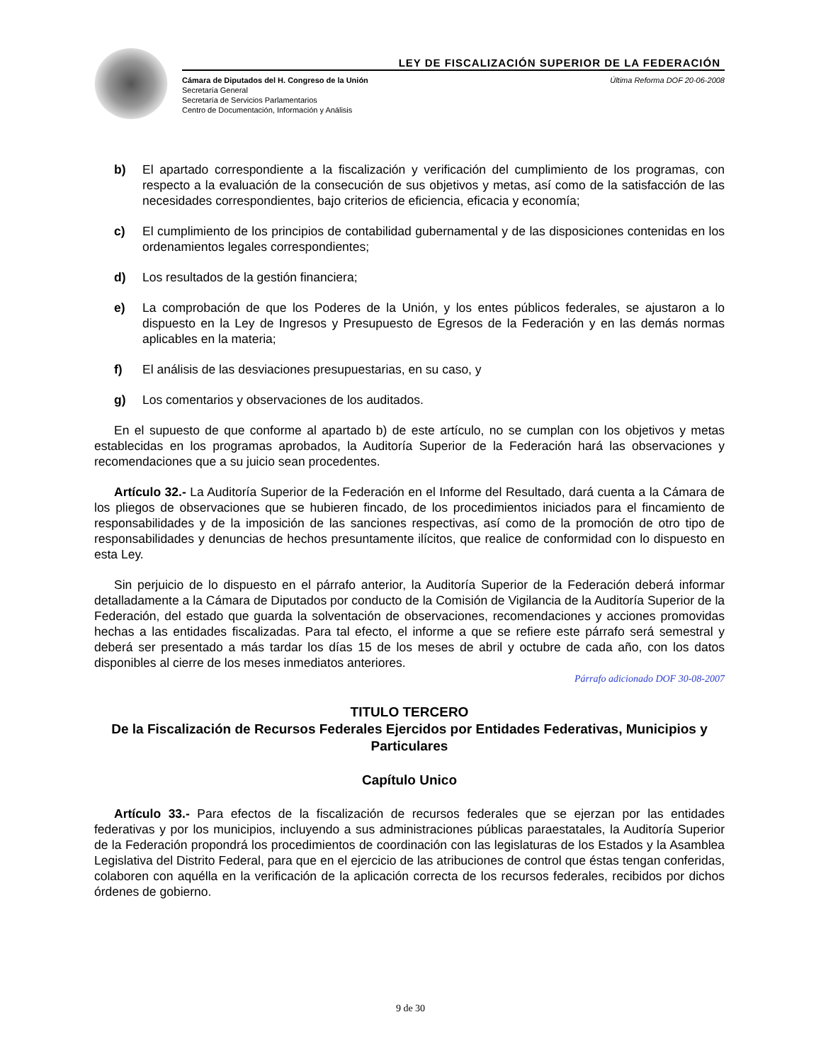LEY DE FISCALIZACIÓN SUPERIOR DE LA FEDERACIÓN
Cámara de Diputados del H. Congreso de la Unión
Secretaría General
Secretaría de Servicios Parlamentarios
Centro de Documentación, Información y Análisis
Última Reforma DOF 20-06-2008
b) El apartado correspondiente a la fiscalización y verificación del cumplimiento de los programas, con respecto a la evaluación de la consecución de sus objetivos y metas, así como de la satisfacción de las necesidades correspondientes, bajo criterios de eficiencia, eficacia y economía;
c) El cumplimiento de los principios de contabilidad gubernamental y de las disposiciones contenidas en los ordenamientos legales correspondientes;
d) Los resultados de la gestión financiera;
e) La comprobación de que los Poderes de la Unión, y los entes públicos federales, se ajustaron a lo dispuesto en la Ley de Ingresos y Presupuesto de Egresos de la Federación y en las demás normas aplicables en la materia;
f) El análisis de las desviaciones presupuestarias, en su caso, y
g) Los comentarios y observaciones de los auditados.
En el supuesto de que conforme al apartado b) de este artículo, no se cumplan con los objetivos y metas establecidas en los programas aprobados, la Auditoría Superior de la Federación hará las observaciones y recomendaciones que a su juicio sean procedentes.
Artículo 32.- La Auditoría Superior de la Federación en el Informe del Resultado, dará cuenta a la Cámara de los pliegos de observaciones que se hubieren fincado, de los procedimientos iniciados para el fincamiento de responsabilidades y de la imposición de las sanciones respectivas, así como de la promoción de otro tipo de responsabilidades y denuncias de hechos presuntamente ilícitos, que realice de conformidad con lo dispuesto en esta Ley.
Sin perjuicio de lo dispuesto en el párrafo anterior, la Auditoría Superior de la Federación deberá informar detalladamente a la Cámara de Diputados por conducto de la Comisión de Vigilancia de la Auditoría Superior de la Federación, del estado que guarda la solventación de observaciones, recomendaciones y acciones promovidas hechas a las entidades fiscalizadas. Para tal efecto, el informe a que se refiere este párrafo será semestral y deberá ser presentado a más tardar los días 15 de los meses de abril y octubre de cada año, con los datos disponibles al cierre de los meses inmediatos anteriores.
Párrafo adicionado DOF 30-08-2007
TITULO TERCERO
De la Fiscalización de Recursos Federales Ejercidos por Entidades Federativas, Municipios y Particulares
Capítulo Unico
Artículo 33.- Para efectos de la fiscalización de recursos federales que se ejerzan por las entidades federativas y por los municipios, incluyendo a sus administraciones públicas paraestatales, la Auditoría Superior de la Federación propondrá los procedimientos de coordinación con las legislaturas de los Estados y la Asamblea Legislativa del Distrito Federal, para que en el ejercicio de las atribuciones de control que éstas tengan conferidas, colaboren con aquélla en la verificación de la aplicación correcta de los recursos federales, recibidos por dichos órdenes de gobierno.
9 de 30